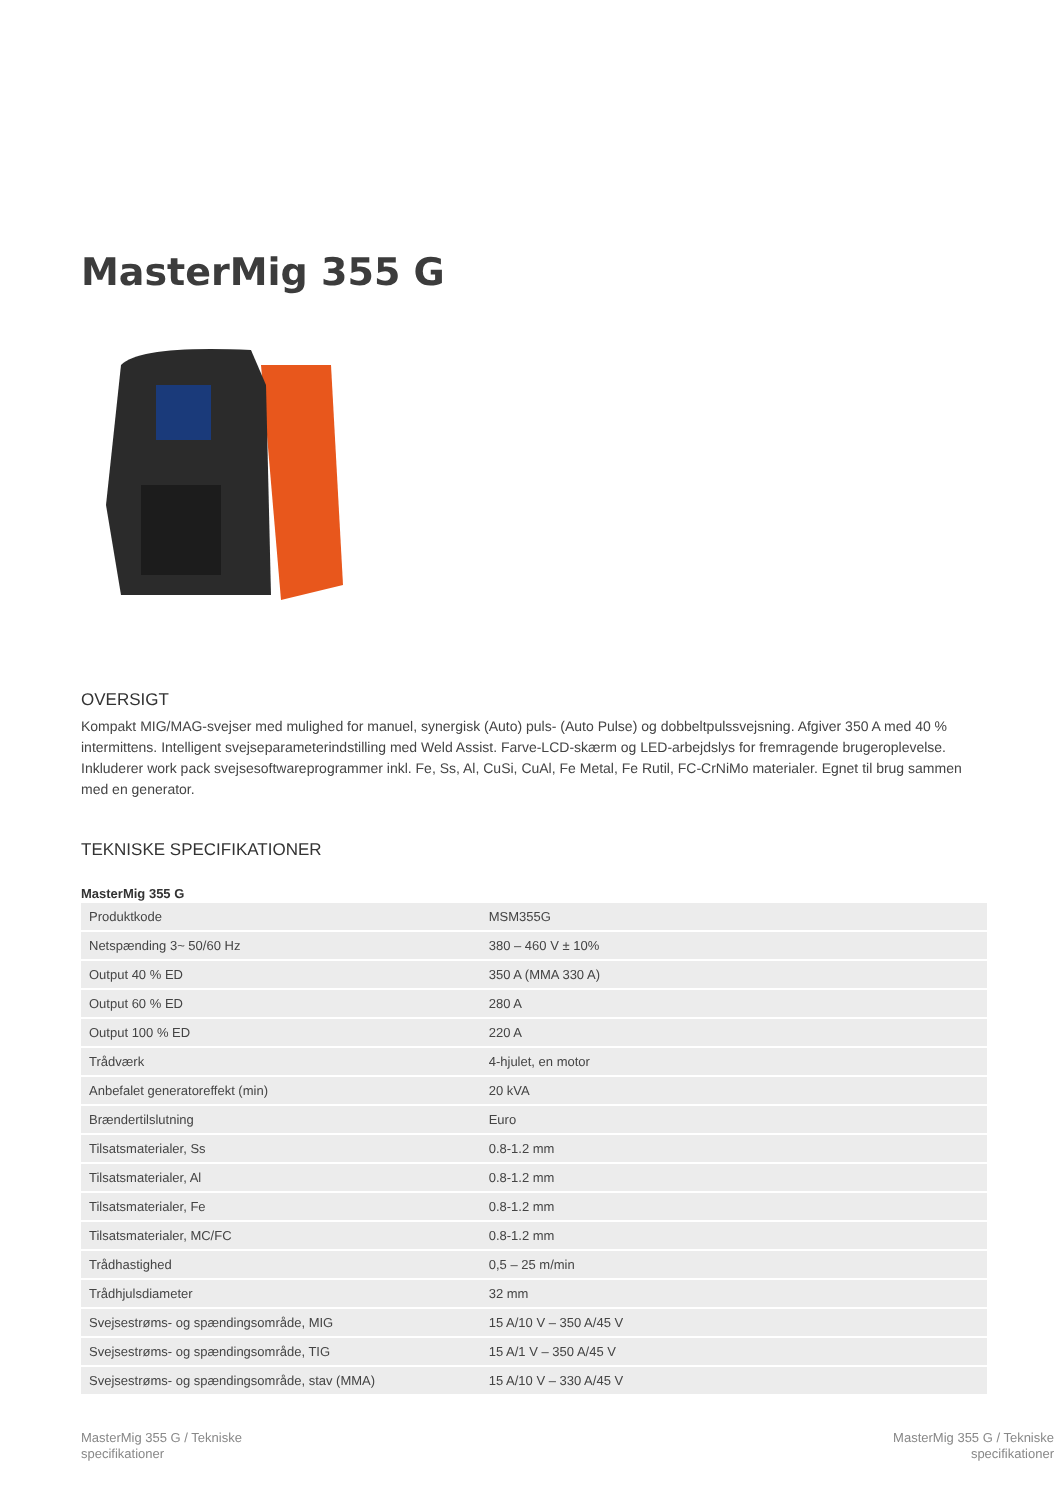MasterMig 355 G
OVERSIGT
Kompakt MIG/MAG-svejser med mulighed for manuel, synergisk (Auto) puls- (Auto Pulse) og dobbeltpulssvejsning. Afgiver 350 A med 40 % intermittens. Intelligent svejseparameterindstilling med Weld Assist. Farve-LCD-skærm og LED-arbejdslys for fremragende brugeroplevelse. Inkluderer work pack svejsesoftwareprogrammer inkl. Fe, Ss, Al, CuSi, CuAl, Fe Metal, Fe Rutil, FC-CrNiMo materialer. Egnet til brug sammen med en generator.
TEKNISKE SPECIFIKATIONER
MasterMig 355 G
| Produktkode | MSM355G |
| Netspænding 3~ 50/60 Hz | 380 – 460 V ± 10% |
| Output 40 % ED | 350 A (MMA 330 A) |
| Output 60 % ED | 280 A |
| Output 100 % ED | 220 A |
| Trådværk | 4-hjulet, en motor |
| Anbefalet generatoreffekt (min) | 20 kVA |
| Brændertilslutning | Euro |
| Tilsatsmaterialer, Ss | 0.8-1.2 mm |
| Tilsatsmaterialer, Al | 0.8-1.2 mm |
| Tilsatsmaterialer, Fe | 0.8-1.2 mm |
| Tilsatsmaterialer, MC/FC | 0.8-1.2 mm |
| Trådhastighed | 0,5 – 25 m/min |
| Trådhjulsdiameter | 32 mm |
| Svejsestrøms- og spændingsområde, MIG | 15 A/10 V – 350 A/45 V |
| Svejsestrøms- og spændingsområde, TIG | 15 A/1 V – 350 A/45 V |
| Svejsestrøms- og spændingsområde, stav (MMA) | 15 A/10 V – 330 A/45 V |
MasterMig 355 G / Tekniske
specifikationer
MasterMig 355 G / Tekniske
specifikationer